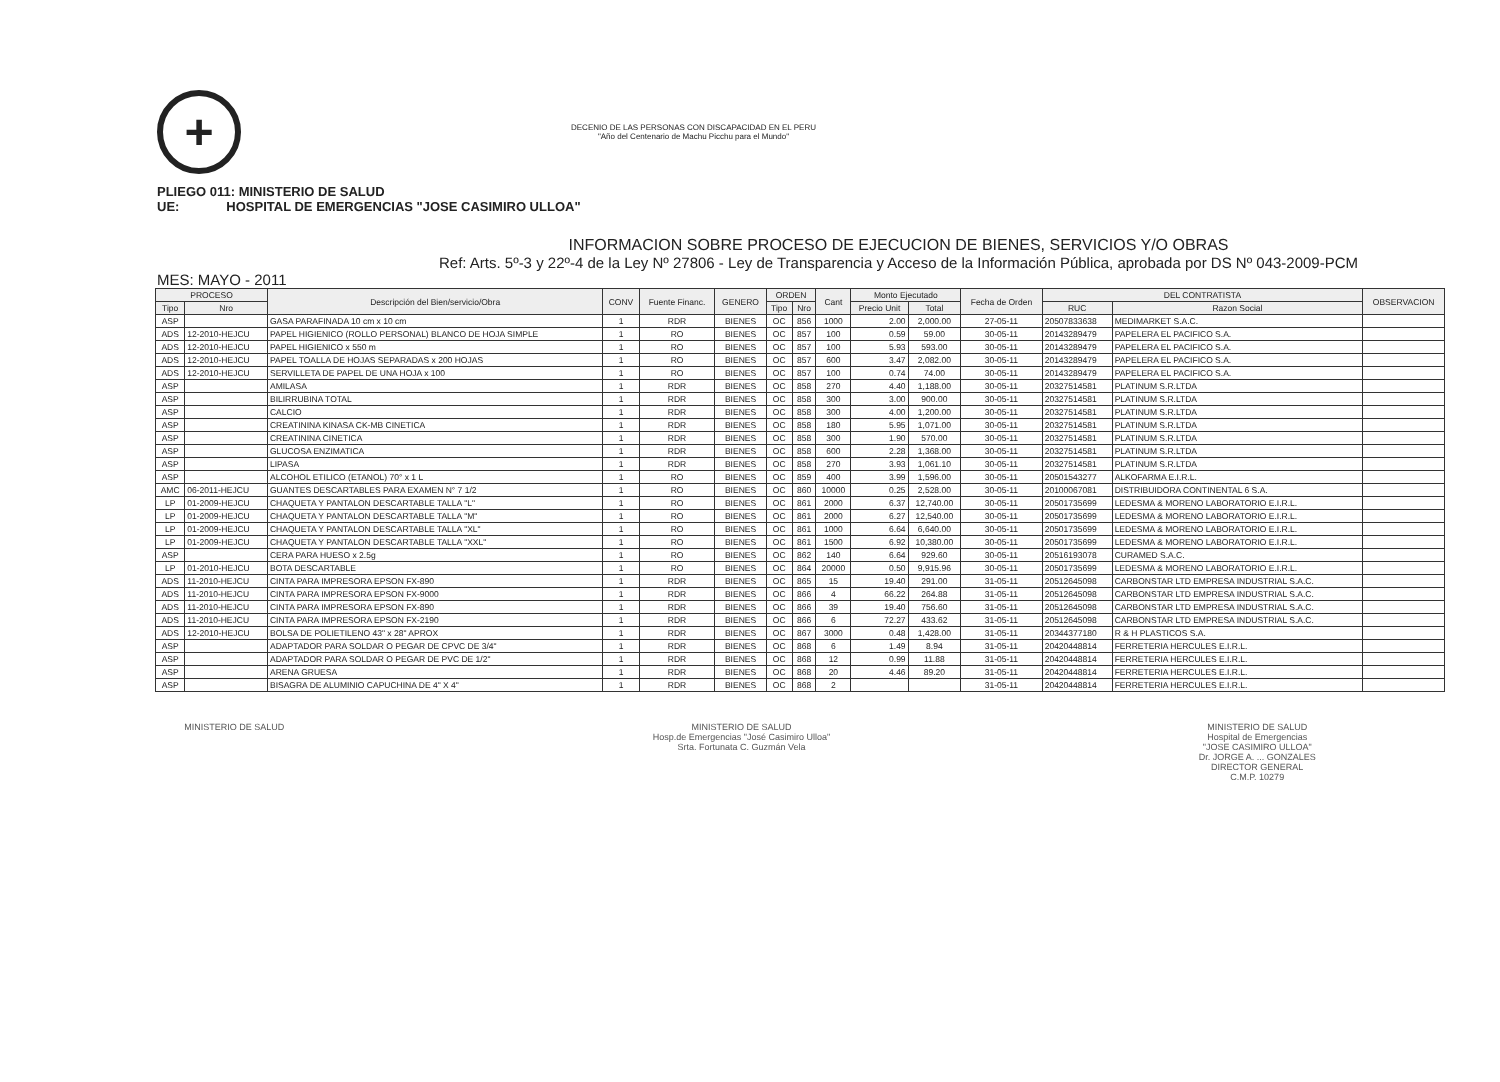+ DECENIO DE LAS PERSONAS CON DISCAPACIDAD EN EL PERU
"Año del Centenario de Machu Picchu para el Mundo"
PLIEGO 011: MINISTERIO DE SALUD
UE: HOSPITAL DE EMERGENCIAS "JOSE CASIMIRO ULLOA"
INFORMACION SOBRE PROCESO DE EJECUCION DE BIENES, SERVICIOS Y/O OBRAS
Ref: Arts. 5º-3 y 22º-4 de la Ley Nº 27806 - Ley de Transparencia y Acceso de la Información Pública, aprobada por DS Nº 043-2009-PCM
MES: MAYO - 2011
| PROCESO | | Descripción del Bien/servicio/Obra | CONV | Fuente Financ. | GENERO | ORDEN | | Cant | Monto Ejecutado | | Fecha de Orden | DEL CONTRATISTA | | OBSERVACION |
| --- | --- | --- | --- | --- | --- | --- | --- | --- | --- | --- | --- | --- | --- | --- |
| Tipo | Nro | | | | | Tipo | Nro | | Precio Unit | Total | | RUC | Razon Social | |
| ASP | | GASA PARAFINADA 10 cm x 10 cm | 1 | RDR | BIENES | OC | 856 | 1000 | 2.00 | 2,000.00 | 27-05-11 | 20507833638 | MEDIMARKET S.A.C. | |
| ADS | 12-2010-HEJCU | PAPEL HIGIENICO (ROLLO PERSONAL) BLANCO DE HOJA SIMPLE | 1 | RO | BIENES | OC | 857 | 100 | 0.59 | 59.00 | 30-05-11 | 20143289479 | PAPELERA EL PACIFICO S.A. | |
| ADS | 12-2010-HEJCU | PAPEL HIGIENICO x 550 m | 1 | RO | BIENES | OC | 857 | 100 | 5.93 | 593.00 | 30-05-11 | 20143289479 | PAPELERA EL PACIFICO S.A. | |
| ADS | 12-2010-HEJCU | PAPEL TOALLA DE HOJAS SEPARADAS x 200 HOJAS | 1 | RO | BIENES | OC | 857 | 600 | 3.47 | 2,082.00 | 30-05-11 | 20143289479 | PAPELERA EL PACIFICO S.A. | |
| ADS | 12-2010-HEJCU | SERVILLETA DE PAPEL DE UNA HOJA x 100 | 1 | RO | BIENES | OC | 857 | 100 | 0.74 | 74.00 | 30-05-11 | 20143289479 | PAPELERA EL PACIFICO S.A. | |
| ASP | | AMILASA | 1 | RDR | BIENES | OC | 858 | 270 | 4.40 | 1,188.00 | 30-05-11 | 20327514581 | PLATINUM S.R.LTDA | |
| ASP | | BILIRRUBINA TOTAL | 1 | RDR | BIENES | OC | 858 | 300 | 3.00 | 900.00 | 30-05-11 | 20327514581 | PLATINUM S.R.LTDA | |
| ASP | | CALCIO | 1 | RDR | BIENES | OC | 858 | 300 | 4.00 | 1,200.00 | 30-05-11 | 20327514581 | PLATINUM S.R.LTDA | |
| ASP | | CREATININA KINASA CK-MB CINETICA | 1 | RDR | BIENES | OC | 858 | 180 | 5.95 | 1,071.00 | 30-05-11 | 20327514581 | PLATINUM S.R.LTDA | |
| ASP | | CREATININA CINETICA | 1 | RDR | BIENES | OC | 858 | 300 | 1.90 | 570.00 | 30-05-11 | 20327514581 | PLATINUM S.R.LTDA | |
| ASP | | GLUCOSA ENZIMATICA | 1 | RDR | BIENES | OC | 858 | 600 | 2.28 | 1,368.00 | 30-05-11 | 20327514581 | PLATINUM S.R.LTDA | |
| ASP | | LIPASA | 1 | RDR | BIENES | OC | 858 | 270 | 3.93 | 1,061.10 | 30-05-11 | 20327514581 | PLATINUM S.R.LTDA | |
| ASP | | ALCOHOL ETILICO (ETANOL) 70° x 1 L | 1 | RO | BIENES | OC | 859 | 400 | 3.99 | 1,596.00 | 30-05-11 | 20501543277 | ALKOFARMA E.I.R.L. | |
| AMC | 06-2011-HEJCU | GUANTES DESCARTABLES PARA EXAMEN N° 7 1/2 | 1 | RO | BIENES | OC | 860 | 10000 | 0.25 | 2,528.00 | 30-05-11 | 20100067081 | DISTRIBUIDORA CONTINENTAL 6 S.A. | |
| LP | 01-2009-HEJCU | CHAQUETA Y PANTALON DESCARTABLE TALLA "L" | 1 | RO | BIENES | OC | 861 | 2000 | 6.37 | 12,740.00 | 30-05-11 | 20501735699 | LEDESMA & MORENO LABORATORIO E.I.R.L. | |
| LP | 01-2009-HEJCU | CHAQUETA Y PANTALON DESCARTABLE TALLA "M" | 1 | RO | BIENES | OC | 861 | 2000 | 6.27 | 12,540.00 | 30-05-11 | 20501735699 | LEDESMA & MORENO LABORATORIO E.I.R.L. | |
| LP | 01-2009-HEJCU | CHAQUETA Y PANTALON DESCARTABLE TALLA "XL" | 1 | RO | BIENES | OC | 861 | 1000 | 6.64 | 6,640.00 | 30-05-11 | 20501735699 | LEDESMA & MORENO LABORATORIO E.I.R.L. | |
| LP | 01-2009-HEJCU | CHAQUETA Y PANTALON DESCARTABLE TALLA "XXL" | 1 | RO | BIENES | OC | 861 | 1500 | 6.92 | 10,380.00 | 30-05-11 | 20501735699 | LEDESMA & MORENO LABORATORIO E.I.R.L. | |
| ASP | | CERA PARA HUESO x 2.5g | 1 | RO | BIENES | OC | 862 | 140 | 6.64 | 929.60 | 30-05-11 | 20516193078 | CURAMED S.A.C. | |
| LP | 01-2010-HEJCU | BOTA DESCARTABLE | 1 | RO | BIENES | OC | 864 | 20000 | 0.50 | 9,915.96 | 30-05-11 | 20501735699 | LEDESMA & MORENO LABORATORIO E.I.R.L. | |
| ADS | 11-2010-HEJCU | CINTA PARA IMPRESORA EPSON FX-890 | 1 | RDR | BIENES | OC | 865 | 15 | 19.40 | 291.00 | 31-05-11 | 20512645098 | CARBONSTAR LTD EMPRESA INDUSTRIAL S.A.C. | |
| ADS | 11-2010-HEJCU | CINTA PARA IMPRESORA EPSON FX-9000 | 1 | RDR | BIENES | OC | 866 | 4 | 66.22 | 264.88 | 31-05-11 | 20512645098 | CARBONSTAR LTD EMPRESA INDUSTRIAL S.A.C. | |
| ADS | 11-2010-HEJCU | CINTA PARA IMPRESORA EPSON FX-890 | 1 | RDR | BIENES | OC | 866 | 39 | 19.40 | 756.60 | 31-05-11 | 20512645098 | CARBONSTAR LTD EMPRESA INDUSTRIAL S.A.C. | |
| ADS | 11-2010-HEJCU | CINTA PARA IMPRESORA EPSON FX-2190 | 1 | RDR | BIENES | OC | 866 | 6 | 72.27 | 433.62 | 31-05-11 | 20512645098 | CARBONSTAR LTD EMPRESA INDUSTRIAL S.A.C. | |
| ADS | 12-2010-HEJCU | BOLSA DE POLIETILENO 43" x 28" APROX | 1 | RDR | BIENES | OC | 867 | 3000 | 0.48 | 1,428.00 | 31-05-11 | 20344377180 | R & H PLASTICOS S.A. | |
| ASP | | ADAPTADOR PARA SOLDAR O PEGAR DE CPVC DE 3/4" | 1 | RDR | BIENES | OC | 868 | 6 | 1.49 | 8.94 | 31-05-11 | 20420448814 | FERRETERIA HERCULES E.I.R.L. | |
| ASP | | ADAPTADOR PARA SOLDAR O PEGAR DE PVC DE 1/2" | 1 | RDR | BIENES | OC | 868 | 12 | 0.99 | 11.88 | 31-05-11 | 20420448814 | FERRETERIA HERCULES E.I.R.L. | |
| ASP | | ARENA GRUESA | 1 | RDR | BIENES | OC | 868 | 20 | 4.46 | 89.20 | 31-05-11 | 20420448814 | FERRETERIA HERCULES E.I.R.L. | |
| ASP | | BISAGRA DE ALUMINIO CAPUCHINA DE 4" X 4" | 1 | RDR | BIENES | OC | 868 | 2 | | | 31-05-11 | 20420448814 | FERRETERIA HERCULES E.I.R.L. | |
MINISTERIO DE SALUD MINISTERIO DE SALUD
Hosp.de Emergencias "José Casimiro Ulloa"
Srta. Fortunata C. Guzmán Vela
MINISTERIO DE SALUD
Hospital de Emergencias
"JOSE CASIMIRO ULLOA"
Dr. JORGE A. ... GONZALES
DIRECTOR GENERAL
C.M.P. 10279